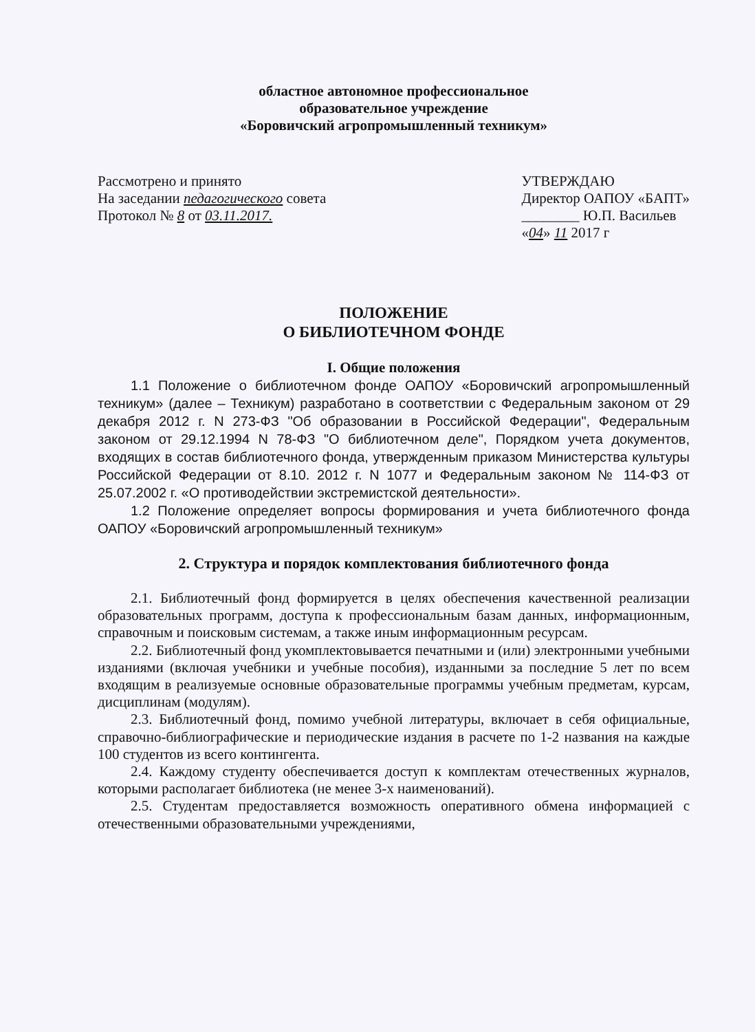областное автономное профессиональное
образовательное учреждение
«Боровичский агропромышленный техникум»
Рассмотрено и принято
На заседании педагогического совета
Протокол № 8 от 03.11.2017.
УТВЕРЖДАЮ
Директор ОАПОУ «БАПТ»
________ Ю.П. Васильев
«04» 11 2017 г
ПОЛОЖЕНИЕ
О БИБЛИОТЕЧНОМ ФОНДЕ
I. Общие положения
1.1 Положение о библиотечном фонде ОАПОУ «Боровичский агропромышленный техникум» (далее – Техникум) разработано в соответствии с Федеральным законом от 29 декабря 2012 г. N 273-ФЗ "Об образовании в Российской Федерации", Федеральным законом от 29.12.1994 N 78-ФЗ "О библиотечном деле", Порядком учета документов, входящих в состав библиотечного фонда, утвержденным приказом Министерства культуры Российской Федерации от 8.10. 2012 г. N 1077 и Федеральным законом № 114-ФЗ от 25.07.2002 г. «О противодействии экстремистской деятельности».
1.2 Положение определяет вопросы формирования и учета библиотечного фонда ОАПОУ «Боровичский агропромышленный техникум»
2. Структура и порядок комплектования библиотечного фонда
2.1. Библиотечный фонд формируется в целях обеспечения качественной реализации образовательных программ, доступа к профессиональным базам данных, информационным, справочным и поисковым системам, а также иным информационным ресурсам.
2.2. Библиотечный фонд укомплектовывается печатными и (или) электронными учебными изданиями (включая учебники и учебные пособия), изданными за последние 5 лет по всем входящим в реализуемые основные образовательные программы учебным предметам, курсам, дисциплинам (модулям).
2.3. Библиотечный фонд, помимо учебной литературы, включает в себя официальные, справочно-библиографические и периодические издания в расчете по 1-2 названия на каждые 100 студентов из всего контингента.
2.4. Каждому студенту обеспечивается доступ к комплектам отечественных журналов, которыми располагает библиотека (не менее 3-х наименований).
2.5. Студентам предоставляется возможность оперативного обмена информацией с отечественными образовательными учреждениями,